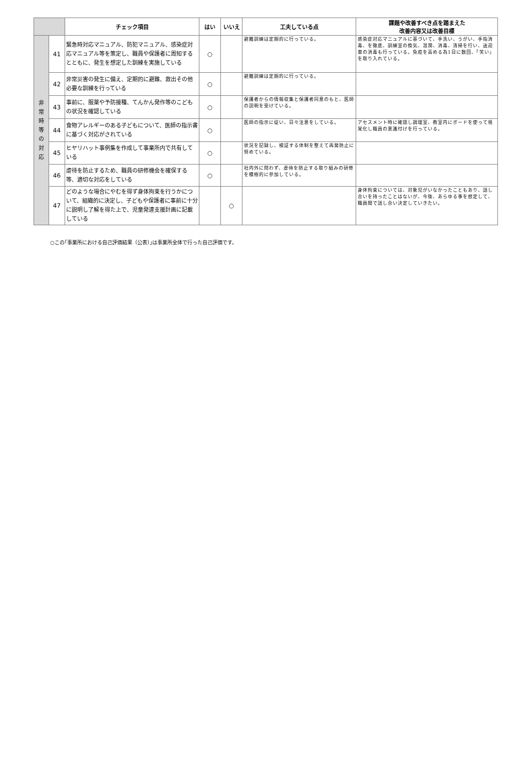| | | チェック項目 | はい | いいえ | 工夫している点 | 課題や改善すべき点を踏まえた 改善内容又は改善目標 |
| --- | --- | --- | --- | --- | --- | --- |
| 非 常 時 等 の 対 応 | 41 | 緊急時対応マニュアル、防犯マニュアル、感染症対応マニュアル等を策定し、職員や保護者に周知するとともに、発生を想定した訓練を実施している | ○ | | 避難訓練は定期的に行っている。 | 感染症対応マニュアルに基づいて、手洗い、うがい、手指消毒、を徹底、訓練室の換気、湿潤、消毒、清掃を行い、送迎車の消毒も行っている。免疫を高める為1日に数回、「笑い」を取り入れている。 |
| | 42 | 非常災害の発生に備え、定期的に避難、救出その他必要な訓練を行っている | ○ | | 避難訓練は定期的に行っている。 | |
| | 43 | 事前に、服薬や予防接種、てんかん発作等のこどもの状況を確認している | ○ | | 保護者からの情報収集と保護者同意のもと、医師の説明を受けている。 | |
| | 44 | 食物アレルギーのある子どもについて、医師の指示書に基づく対応がされている | ○ | | 医師の指示に従い、日々注意をしている。 | アセスメント時に確認し調理室、教室内にボードを使って視覚化し職員の意識付けを行っている。 |
| | 45 | ヒヤリハット事例集を作成して事業所内で共有している | ○ | | 状況を記録し、検証する体制を整えて再発防止に努めている。 | |
| | 46 | 虐待を防止するため、職員の研修機会を確保する等、適切な対応をしている | ○ | | 社内外に問わず、虐待を防止する取り組みの研修を積極的に参加している。 | |
| | 47 | どのような場合にやむを得ず身体拘束を行うかについて、組織的に決定し、子どもや保護者に事前に十分に説明し了解を得た上で、児童発達支援計画に記載している | | ○ | | 身体拘束については、対象児がいなかったこともあり、話し合いを持ったことはないが、今後、あらゆる事を想定して、職員間で話し合い決定していきたい。 |
○この｢事業所における自己評価結果（公表）｣は事業所全体で行った自己評価です。